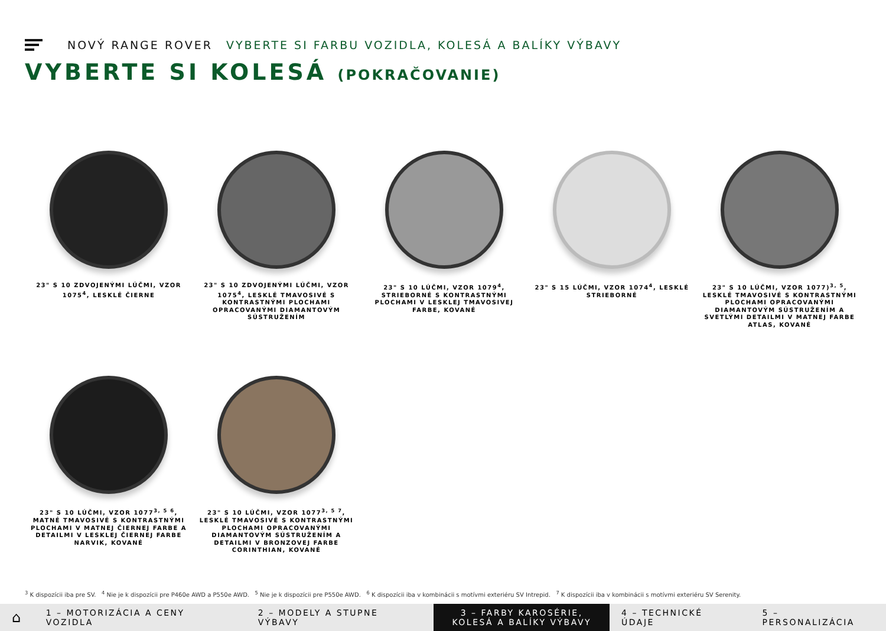NOVÝ RANGE ROVER VYBERTE SI FARBU VOZIDLA, KOLESÁ A BALÍKY VÝBAVY
VYBERTE SI KOLESÁ (POKRAČOVANIE)
23" S 10 ZDVOJENÝMI LÚČMI, VZOR 1075<sup>4</sup>, LESKLÉ ČIERNE
23" S 10 ZDVOJENÝMI LÚČMI, VZOR 1075<sup>4</sup>, LESKLÉ TMAVOSIVÉ S KONTRASTNÝMI PLOCHAMI OPRACOVANÝMI DIAMANTOVÝM SÚSTRUŽENÍM
23" S 10 LÚČMI, VZOR 1079<sup>4</sup>, STRIEBORNÉ S KONTRASTNÝMI PLOCHAMI V LESKLEJ TMAVOSIVEJ FARBE, KOVANÉ
23" S 15 LÚČMI, VZOR 1074<sup>4</sup>, LESKLÉ STRIEBORNÉ
23" S 10 LÚČMI, VZOR 1077)<sup>3, 5</sup>, LESKLÉ TMAVOSIVÉ S KONTRASTNÝMI PLOCHAMI OPRACOVANÝMI DIAMANTOVÝM SÚSTRUŽENÍM A SVETLÝMI DETAILMI V MATNEJ FARBE ATLAS, KOVANÉ
23" S 10 LÚČMI, VZOR 1077<sup>3, 5 6</sup>, MATNÉ TMAVOSIVÉ S KONTRASTNÝMI PLOCHAMI V MATNEJ ČIERNEJ FARBE A DETAILMI V LESKLEJ ČIERNEJ FARBE NARVIK, KOVANÉ
23" S 10 LÚČMI, VZOR 1077<sup>3, 5 7</sup>, LESKLÉ TMAVOSIVÉ S KONTRASTNÝMI PLOCHAMI OPRACOVANÝMI DIAMANTOVÝM SÚSTRUŽENÍM A DETAILMI V BRONZOVEJ FARBE CORINTHIAN, KOVANÉ
<sup>3</sup> K dispozícii iba pre SV. <sup>4</sup> Nie je k dispozícii pre P460e AWD a P550e AWD. <sup>5</sup> Nie je k dispozícii pre P550e AWD. <sup>6</sup> K dispozícii iba v kombinácii s motívmi exteriéru SV Intrepid. <sup>7</sup> K dispozícii iba v kombinácii s motívmi exteriéru SV Serenity.
⌂
1 – MOTORIZÁCIA A CENY VOZIDLA 2 – MODELY A STUPNE VÝBAVY
3 – FARBY KAROSÉRIE, KOLESÁ A BALÍKY VÝBAVY
4 – TECHNICKÉ ÚDAJE 5 – PERSONALIZÁCIA